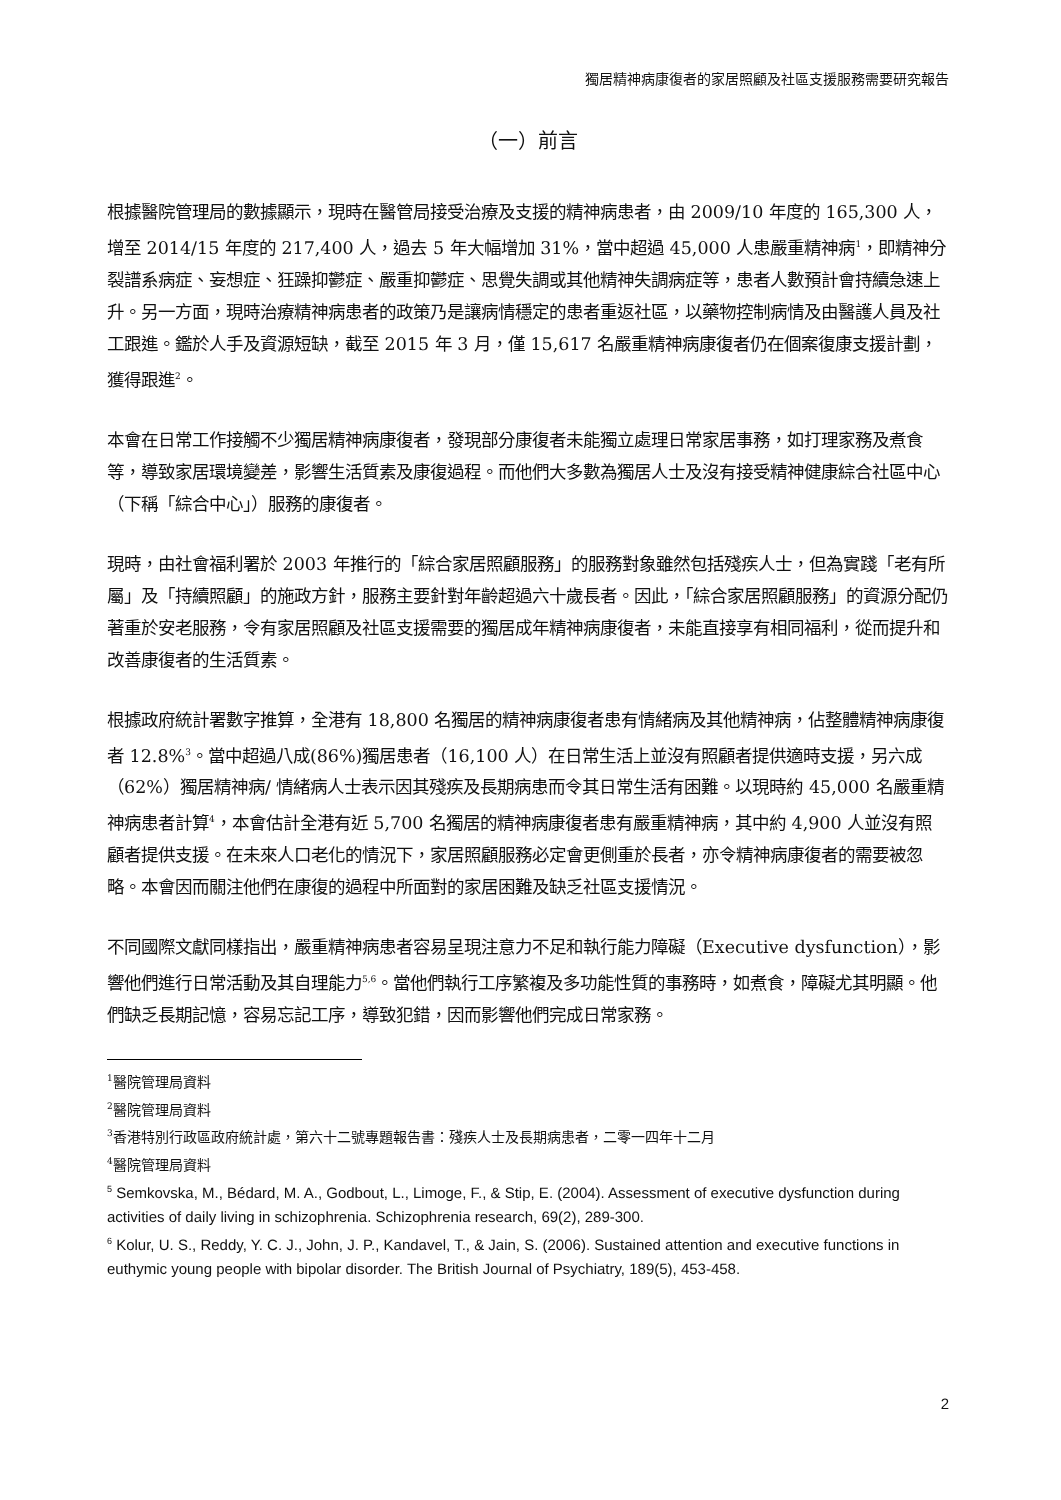獨居精神病康復者的家居照顧及社區支援服務需要研究報告
（一）前言
根據醫院管理局的數據顯示，現時在醫管局接受治療及支援的精神病患者，由 2009/10 年度的 165,300 人，增至 2014/15 年度的 217,400 人，過去 5 年大幅增加 31%，當中超過 45,000 人患嚴重精神病<sup>1</sup>，即精神分裂譜系病症、妄想症、狂躁抑鬱症、嚴重抑鬱症、思覺失調或其他精神失調病症等，患者人數預計會持續急速上升。另一方面，現時治療精神病患者的政策乃是讓病情穩定的患者重返社區，以藥物控制病情及由醫護人員及社工跟進。鑑於人手及資源短缺，截至 2015 年 3 月，僅 15,617 名嚴重精神病康復者仍在個案復康支援計劃，獲得跟進<sup>2</sup>。
本會在日常工作接觸不少獨居精神病康復者，發現部分康復者未能獨立處理日常家居事務，如打理家務及煮食等，導致家居環境變差，影響生活質素及康復過程。而他們大多數為獨居人士及沒有接受精神健康綜合社區中心（下稱「綜合中心」）服務的康復者。
現時，由社會福利署於 2003 年推行的「綜合家居照顧服務」的服務對象雖然包括殘疾人士，但為實踐「老有所屬」及「持續照顧」的施政方針，服務主要針對年齡超過六十歲長者。因此，「綜合家居照顧服務」的資源分配仍著重於安老服務，令有家居照顧及社區支援需要的獨居成年精神病康復者，未能直接享有相同福利，從而提升和改善康復者的生活質素。
根據政府統計署數字推算，全港有 18,800 名獨居的精神病康復者患有情緒病及其他精神病，佔整體精神病康復者 12.8%<sup>3</sup>。當中超過八成(86%)獨居患者（16,100 人）在日常生活上並沒有照顧者提供適時支援，另六成（62%）獨居精神病/ 情緒病人士表示因其殘疾及長期病患而令其日常生活有困難。以現時約 45,000 名嚴重精神病患者計算<sup>4</sup>，本會估計全港有近 5,700 名獨居的精神病康復者患有嚴重精神病，其中約 4,900 人並沒有照顧者提供支援。在未來人口老化的情況下，家居照顧服務必定會更側重於長者，亦令精神病康復者的需要被忽略。本會因而關注他們在康復的過程中所面對的家居困難及缺乏社區支援情況。
不同國際文獻同樣指出，嚴重精神病患者容易呈現注意力不足和執行能力障礙（Executive dysfunction），影響他們進行日常活動及其自理能力<sup>5,6</sup>。當他們執行工序繁複及多功能性質的事務時，如煮食，障礙尤其明顯。他們缺乏長期記憶，容易忘記工序，導致犯錯，因而影響他們完成日常家務。
<sup>1</sup> 醫院管理局資料
<sup>2</sup> 醫院管理局資料
<sup>3</sup> 香港特別行政區政府統計處，第六十二號專題報告書：殘疾人士及長期病患者，二零一四年十二月
<sup>4</sup> 醫院管理局資料
<sup>5</sup> Semkovska, M., Bédard, M. A., Godbout, L., Limoge, F., & Stip, E. (2004). Assessment of executive dysfunction during activities of daily living in schizophrenia. Schizophrenia research, 69(2), 289-300.
<sup>6</sup> Kolur, U. S., Reddy, Y. C. J., John, J. P., Kandavel, T., & Jain, S. (2006). Sustained attention and executive functions in euthymic young people with bipolar disorder. The British Journal of Psychiatry, 189(5), 453-458.
2